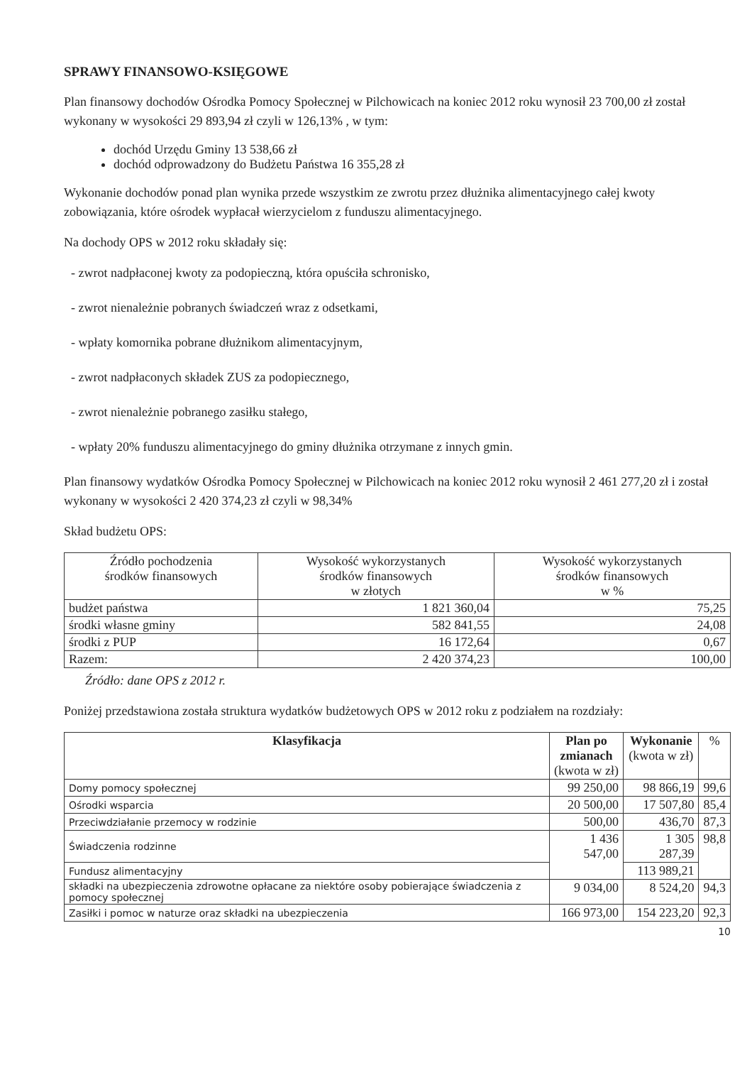SPRAWY FINANSOWO-KSIĘGOWE
Plan finansowy dochodów Ośrodka Pomocy Społecznej w Pilchowicach na koniec 2012 roku wynosił 23 700,00 zł został wykonany w wysokości 29 893,94 zł czyli w 126,13% , w tym:
dochód Urzędu Gminy 13 538,66 zł
dochód odprowadzony do Budżetu Państwa 16 355,28 zł
Wykonanie dochodów ponad plan wynika przede wszystkim ze zwrotu przez dłużnika alimentacyjnego całej kwoty zobowiązania, które ośrodek wypłacał wierzycielom z funduszu alimentacyjnego.
Na dochody OPS w 2012 roku składały się:
- zwrot nadpłaconej kwoty za podopieczną, która opuściła schronisko,
- zwrot nienależnie pobranych świadczeń wraz z odsetkami,
- wpłaty komornika pobrane dłużnikom alimentacyjnym,
- zwrot nadpłaconych składek ZUS za podopiecznego,
- zwrot nienależnie pobranego zasiłku stałego,
- wpłaty 20% funduszu alimentacyjnego do gminy dłużnika otrzymane z innych gmin.
Plan finansowy wydatków Ośrodka Pomocy Społecznej w Pilchowicach na koniec 2012 roku wynosił 2 461 277,20 zł i został wykonany w wysokości 2 420 374,23 zł czyli w 98,34%
Skład budżetu OPS:
| Źródło pochodzenia środków finansowych | Wysokość wykorzystanych środków finansowych w złotych | Wysokość wykorzystanych środków finansowych w % |
| --- | --- | --- |
| budżet państwa | 1 821 360,04 | 75,25 |
| środki własne gminy | 582 841,55 | 24,08 |
| środki z PUP | 16 172,64 | 0,67 |
| Razem: | 2 420 374,23 | 100,00 |
Źródło: dane OPS z 2012 r.
Poniżej przedstawiona została struktura wydatków budżetowych OPS w 2012 roku z podziałem na rozdziały:
| Klasyfikacja | Plan po zmianach (kwota w zł) | Wykonanie (kwota w zł) | % |
| --- | --- | --- | --- |
| Domy pomocy społecznej | 99 250,00 | 98 866,19 | 99,6 |
| Ośrodki wsparcia | 20 500,00 | 17 507,80 | 85,4 |
| Przeciwdziałanie przemocy w rodzinie | 500,00 | 436,70 | 87,3 |
| Świadczenia rodzinne | 1 436 547,00 | 1 305 287,39 | 98,8 |
| Fundusz alimentacyjny | | 113 989,21 | |
| składki na ubezpieczenia zdrowotne opłacane za niektóre osoby pobierające świadczenia z pomocy społecznej | 9 034,00 | 8 524,20 | 94,3 |
| Zasiłki i pomoc w naturze oraz składki na ubezpieczenia | 166 973,00 | 154 223,20 | 92,3 |
10